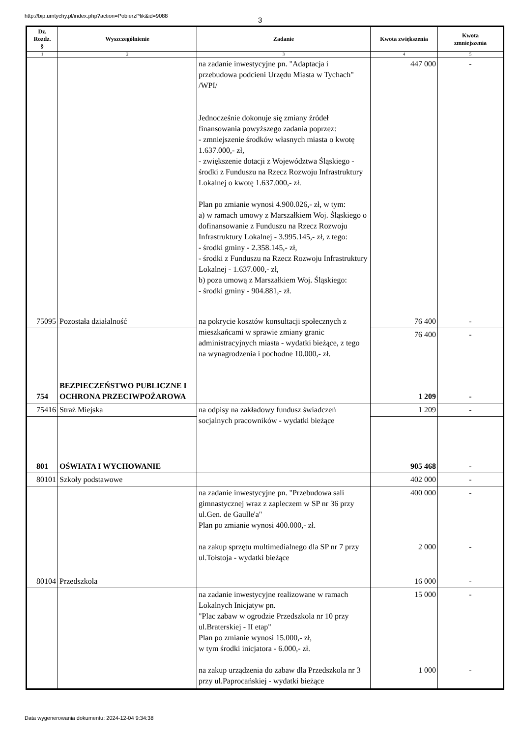http://bip.umtychy.pl/index.php?action=PobierzPlik&id=9088
3
| Dz. Rozdz. § | Wyszczególnienie | Zadanie | Kwota zwiększenia | Kwota zmniejszenia |
| --- | --- | --- | --- | --- |
| 1 | 2 | 3 | 4 | 5 |
| | | na zadanie inwestycyjne pn. "Adaptacja i przebudowa podcieni Urzędu Miasta w Tychach" /WPI/ Jednocześnie dokonuje się zmiany źródeł finansowania powyższego zadania poprzez: - zmniejszenie środków własnych miasta o kwotę 1.637.000,- zł, - zwiększenie dotacji z Województwa Śląskiego - środki z Funduszu na Rzecz Rozwoju Infrastruktury Lokalnej o kwotę 1.637.000,- zł. Plan po zmianie wynosi 4.900.026,- zł, w tym: a) w ramach umowy z Marszałkiem Woj. Śląskiego o dofinansowanie z Funduszu na Rzecz Rozwoju Infrastruktury Lokalnej - 3.995.145,- zł, z tego: - środki gminy - 2.358.145,- zł, - środki z Funduszu na Rzecz Rozwoju Infrastruktury Lokalnej - 1.637.000,- zł, b) poza umową z Marszałkiem Woj. Śląskiego: - środki gminy - 904.881,- zł. | 447 000 | - |
| 75095 | Pozostała działalność | na pokrycie kosztów konsultacji społecznych z mieszkańcami w sprawie zmiany granic administracyjnych miasta - wydatki bieżące, z tego na wynagrodzenia i pochodne 10.000,- zł. | 76 400 | - |
| | | | 76 400 | - |
| 754 | BEZPIECZEŃSTWO PUBLICZNE I OCHRONA PRZECIWPOŻAROWA | | 1 209 | - |
| 75416 | Straż Miejska | na odpisy na zakładowy fundusz świadczeń socjalnych pracowników - wydatki bieżące | 1 209 | - |
| 801 | OŚWIATA I WYCHOWANIE | | 905 468 | - |
| 80101 | Szkoły podstawowe | | 402 000 | - |
| | | na zadanie inwestycyjne pn. "Przebudowa sali gimnastycznej wraz z zapleczem w SP nr 36 przy ul.Gen. de Gaulle'a" Plan po zmianie wynosi 400.000,- zł. na zakup sprzętu multimedialnego dla SP nr 7 przy ul.Tołstoja - wydatki bieżące | 400 000 2 000 | - - |
| 80104 | Przedszkola | | 16 000 | - |
| | | na zadanie inwestycyjne realizowane w ramach Lokalnych Inicjatyw pn. "Plac zabaw w ogrodzie Przedszkola nr 10 przy ul.Braterskiej - II etap" Plan po zmianie wynosi 15.000,- zł, w tym środki inicjatora - 6.000,- zł. na zakup urządzenia do zabaw dla Przedszkola nr 3 przy ul.Paprocańskiej - wydatki bieżące | 15 000 1 000 | - - |
Data wygenerowania dokumentu: 2024-12-04 9:34:38